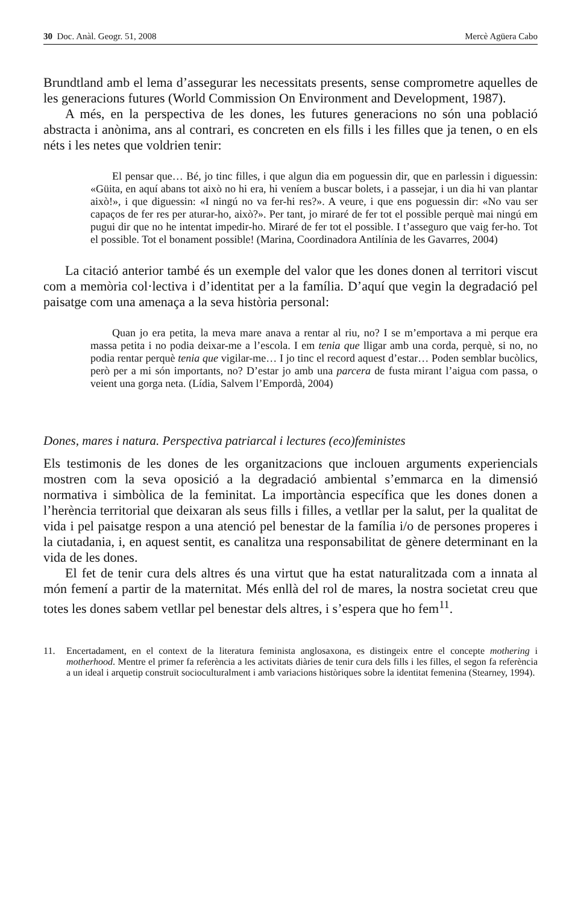30 Doc. Anàl. Geogr. 51, 2008 Mercè Agüera Cabo
Brundtland amb el lema d’assegurar les necessitats presents, sense comprometre aquelles de les generacions futures (World Commission On Environment and Development, 1987).
A més, en la perspectiva de les dones, les futures generacions no són una població abstracta i anònima, ans al contrari, es concreten en els fills i les filles que ja tenen, o en els néts i les netes que voldrien tenir:
El pensar que… Bé, jo tinc filles, i que algun dia em poguessin dir, que en parlessin i diguessin: «Güita, en aquí abans tot això no hi era, hi veníem a buscar bolets, i a passejar, i un dia hi van plantar això!», i que diguessin: «I ningú no va fer-hi res?». A veure, i que ens poguessin dir: «No vau ser capaços de fer res per aturar-ho, això?». Per tant, jo miraré de fer tot el possible perquè mai ningú em pugui dir que no he intentat impedir-ho. Miraré de fer tot el possible. I t’asseguro que vaig fer-ho. Tot el possible. Tot el bonament possible! (Marina, Coordinadora Antilínia de les Gavarres, 2004)
La citació anterior també és un exemple del valor que les dones donen al territori viscut com a memòria col·lectiva i d’identitat per a la família. D’aquí que vegin la degradació pel paisatge com una amenaça a la seva història personal:
Quan jo era petita, la meva mare anava a rentar al riu, no? I se m’emportava a mi perque era massa petita i no podia deixar-me a l’escola. I em tenia que lligar amb una corda, perquè, si no, no podia rentar perquè tenia que vigilar-me… I jo tinc el record aquest d’estar… Poden semblar bucòlics, però per a mi són importants, no? D’estar jo amb una parcera de fusta mirant l’aigua com passa, o veient una gorga neta. (Lídia, Salvem l’Empordà, 2004)
Dones, mares i natura. Perspectiva patriarcal i lectures (eco)feministes
Els testimonis de les dones de les organitzacions que inclouen arguments experiencials mostren com la seva oposició a la degradació ambiental s’emmarca en la dimensió normativa i simbòlica de la feminitat. La importància específica que les dones donen a l’herència territorial que deixaran als seus fills i filles, a vetllar per la salut, per la qualitat de vida i pel paisatge respon a una atenció pel benestar de la família i/o de persones properes i la ciutadania, i, en aquest sentit, es canalitza una responsabilitat de gènere determinant en la vida de les dones.
El fet de tenir cura dels altres és una virtut que ha estat naturalitzada com a innata al món femení a partir de la maternitat. Més enllà del rol de mares, la nostra societat creu que totes les dones sabem vetllar pel benestar dels altres, i s’espera que ho fem<sup>11</sup>.
11. Encertadament, en el context de la literatura feminista anglosaxona, es distingeix entre el concepte mothering i motherhood. Mentre el primer fa referència a les activitats diàries de tenir cura dels fills i les filles, el segon fa referència a un ideal i arquetip construït socioculturalment i amb variacions històriques sobre la identitat femenina (Stearney, 1994).